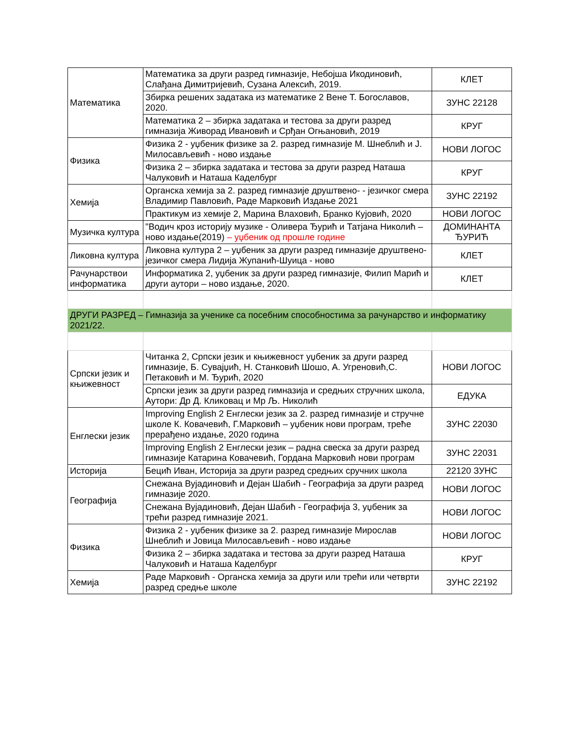| Математика | Математика за други разред гимназије, Небојша Икодиновић, Слађана Димитријевић, Сузана Алексић, 2019. | КЛЕТ |
| | Збирка решених задатака из математике 2 Вене Т. Богославов, 2020. | ЗУНС 22128 |
| | Математика 2 – збирка задатака и тестова за други разред гимназија Живорад Ивановић и Срђан Огњановић, 2019 | КРУГ |
| Физика | Физика 2 - уџбеник физике за 2. разред гимназије М. Шнеблић и Ј. Милосављевић - ново издање | НОВИ ЛОГОС |
| | Физика 2 – збирка задатака и тестова за други разред Наташа Чалуковић и Наташа Каделбург | КРУГ |
| Хемија | Органска хемија за 2. разред гимназије друштвено- - језичког смера Владимир Павловић, Раде Марковић Издање 2021 | ЗУНС 22192 |
| | Практикум из хемије 2, Марина Влаховић, Бранко Кујовић, 2020 | НОВИ ЛОГОС |
| Музичка култура | "Водич кроз историју музике - Оливера Ђурић и Татјана Николић – ново издање(2019) – уџбеник од прошле године | ДОМИНАНТА ЂУРИЋ |
| Ликовна култура | Ликовна култура 2 – уџбеник за други разред гимназије друштвено-језичког смера Лидија Жупанић-Шуица - ново | КЛЕТ |
| Рачунарствои информатика | Информатика 2, уџбеник за други разред гимназије, Филип Марић и други аутори – ново издање, 2020. | КЛЕТ |
| ДРУГИ РАЗРЕД – Гимназија за ученике са посебним способностима за рачунарство и информатику 2021/22. | | |
| Српски језик и књижевност | Читанка 2, Српски језик и књижевност уџбеник за други разред гимназије, Б. Сувајџић, Н. Станковић Шошо, А. Угреновић,С. Петаковић и М. Ђурић, 2020 | НОВИ ЛОГОС |
| | Српски језик за други разред гимназија и средњих стручних школа, Аутори: Др Д. Кликовац и Мр Љ. Николић | ЕДУКА |
| Енглески језик | Improving English 2 Енглески језик за 2. разред гимназије и стручне школе К. Ковачевић, Г.Марковић – уџбеник нови програм, треће прерађено издање, 2020 година | ЗУНС 22030 |
| | Improving English 2 Енглески језик – радна свеска за други разред гимназије Катарина Ковачевић, Гордана Марковић нови програм | ЗУНС 22031 |
| Историја | Бецић Иван, Историја за други разред средњих сручних школа | 22120 ЗУНС |
| Географија | Снежана Вујадиновић и Дејан Шабић - Географија за други разред гимназије 2020. | НОВИ ЛОГОС |
| | Снежана Вујадиновић, Дејан Шабић - Географија 3, уџбеник за трећи разред гимназије 2021. | НОВИ ЛОГОС |
| Физика | Физика 2 - уџбеник физике за 2. разред гимназије Мирослав Шнеблић и Јовица Милосављевић - ново издање | НОВИ ЛОГОС |
| | Физика 2 – збирка задатака и тестова за други разред Наташа Чалуковић и Наташа Каделбург | КРУГ |
| Хемија | Раде Марковић - Органска хемија за други или трећи или четврти разред средње школе | ЗУНС 22192 |